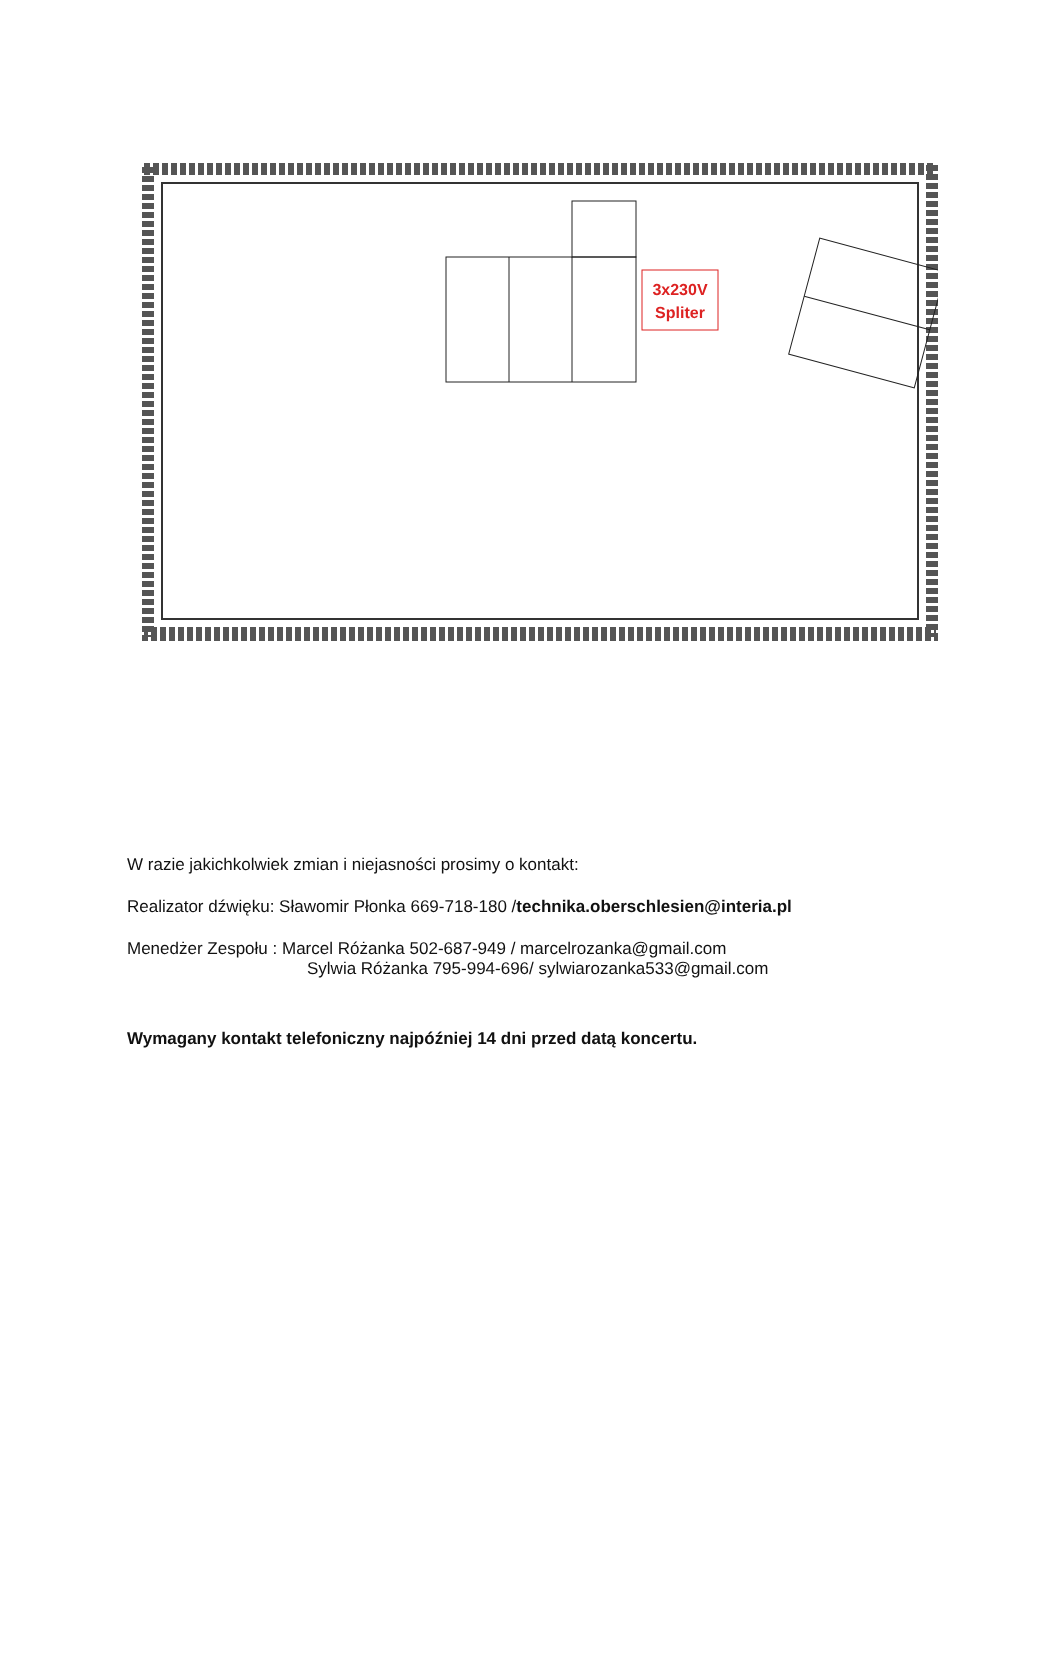3x230V
Spliter
W razie jakichkolwiek zmian i niejasności prosimy o kontakt:
Realizator dźwięku: Sławomir Płonka 669-718-180 /technika.oberschlesien@interia.pl
Menedżer Zespołu : Marcel Różanka 502-687-949 / marcelrozanka@gmail.com
Sylwia Różanka 795-994-696/ sylwiarozanka533@gmail.com
Wymagany kontakt telefoniczny najpóźniej 14 dni przed datą koncertu.